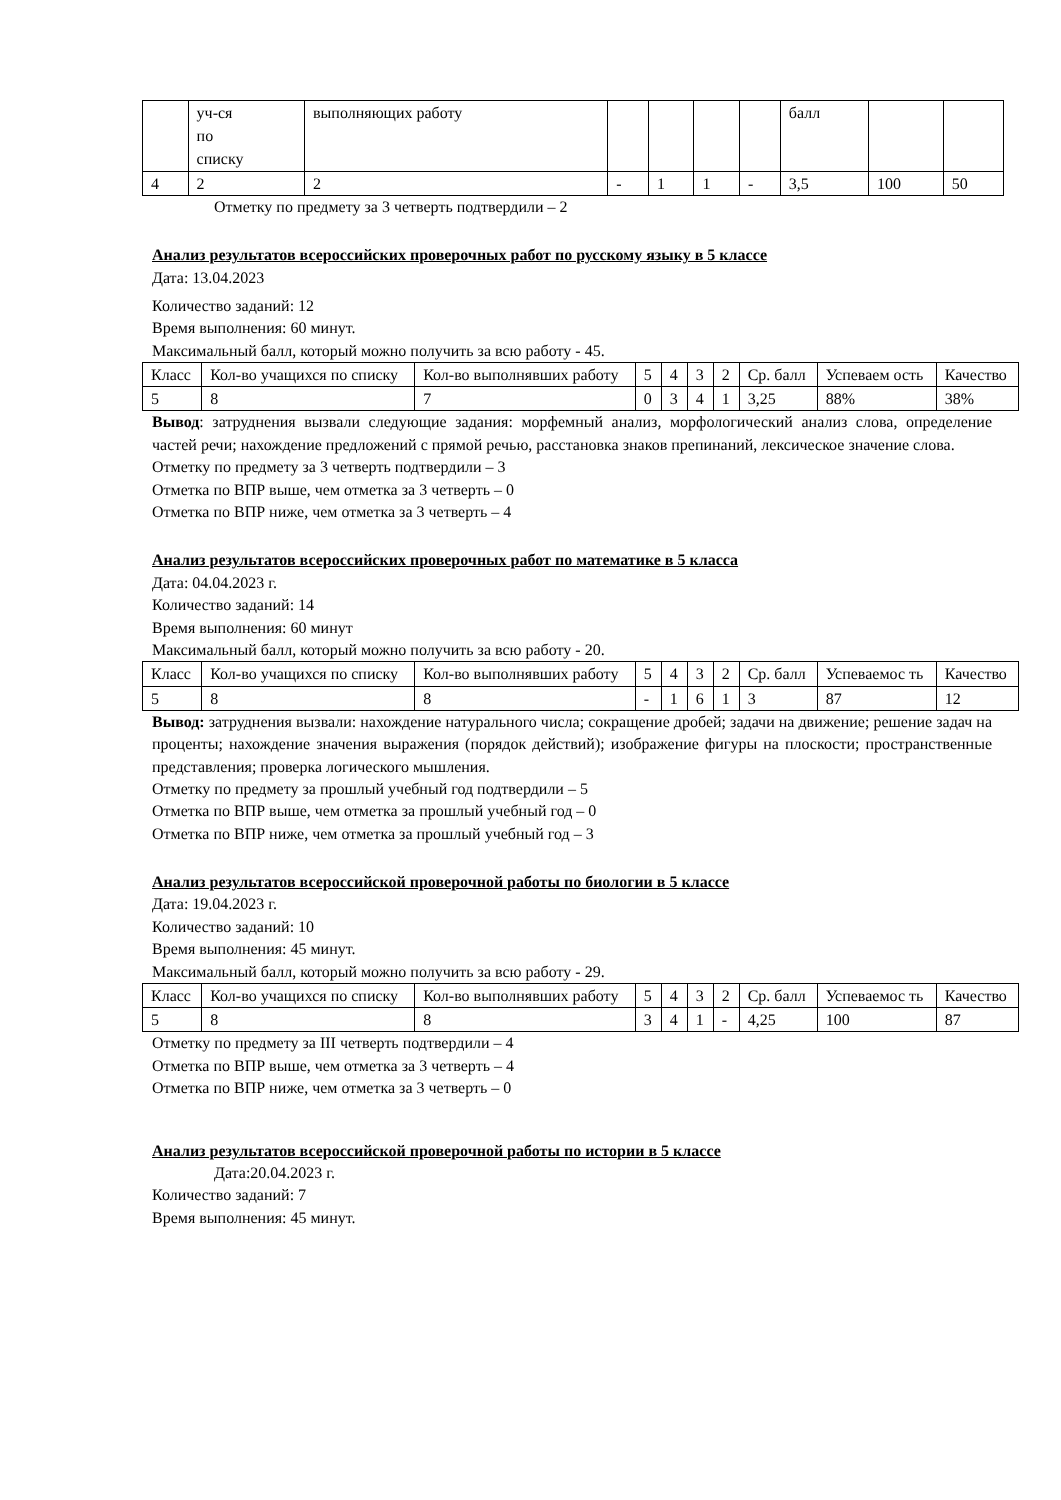| | уч-ся по списку | выполняющих работу | | | | | балл | | |
| 4 | 2 | 2 | - | 1 | 1 | - | 3,5 | 100 | 50 |
Отметку по предмету за 3 четверть подтвердили – 2
Анализ результатов всероссийских проверочных работ по русскому языку в 5 классе
Дата: 13.04.2023
Количество заданий: 12
Время выполнения: 60 минут.
Максимальный балл, который можно получить за всю работу - 45.
| Класс | Кол-во учащихся по списку | Кол-во выполнявших работу | 5 | 4 | 3 | 2 | Ср. балл | Успеваем ость | Качество |
| 5 | 8 | 7 | 0 | 3 | 4 | 1 | 3,25 | 88% | 38% |
Вывод: затруднения вызвали следующие задания: морфемный анализ, морфологический анализ слова, определение частей речи; нахождение предложений с прямой речью, расстановка знаков препинаний, лексическое значение слова.
Отметку по предмету за 3 четверть подтвердили – 3
Отметка по ВПР выше, чем отметка за 3 четверть – 0
Отметка по ВПР ниже, чем отметка за 3 четверть – 4
Анализ результатов всероссийских проверочных работ по математике в 5 класса
Дата: 04.04.2023 г.
Количество заданий: 14
Время выполнения: 60 минут
Максимальный балл, который можно получить за всю работу - 20.
| Класс | Кол-во учащихся по списку | Кол-во выполнявших работу | 5 | 4 | 3 | 2 | Ср. балл | Успеваемос ть | Качество |
| 5 | 8 | 8 | - | 1 | 6 | 1 | 3 | 87 | 12 |
Вывод: затруднения вызвали: нахождение натурального числа; сокращение дробей; задачи на движение; решение задач на проценты; нахождение значения выражения (порядок действий); изображение фигуры на плоскости; пространственные представления; проверка логического мышления.
Отметку по предмету за прошлый учебный год подтвердили – 5
Отметка по ВПР выше, чем отметка за прошлый учебный год – 0
Отметка по ВПР ниже, чем отметка за прошлый учебный год – 3
Анализ результатов всероссийской проверочной работы по биологии в 5 классе
Дата: 19.04.2023 г.
Количество заданий: 10
Время выполнения: 45 минут.
Максимальный балл, который можно получить за всю работу - 29.
| Класс | Кол-во учащихся по списку | Кол-во выполнявших работу | 5 | 4 | 3 | 2 | Ср. балл | Успеваемос ть | Качество |
| 5 | 8 | 8 | 3 | 4 | 1 | - | 4,25 | 100 | 87 |
Отметку по предмету за III четверть подтвердили – 4
Отметка по ВПР выше, чем отметка за 3 четверть – 4
Отметка по ВПР ниже, чем отметка за 3 четверть – 0
Анализ результатов всероссийской проверочной работы по истории в 5 классе
Дата:20.04.2023 г.
Количество заданий: 7
Время выполнения: 45 минут.